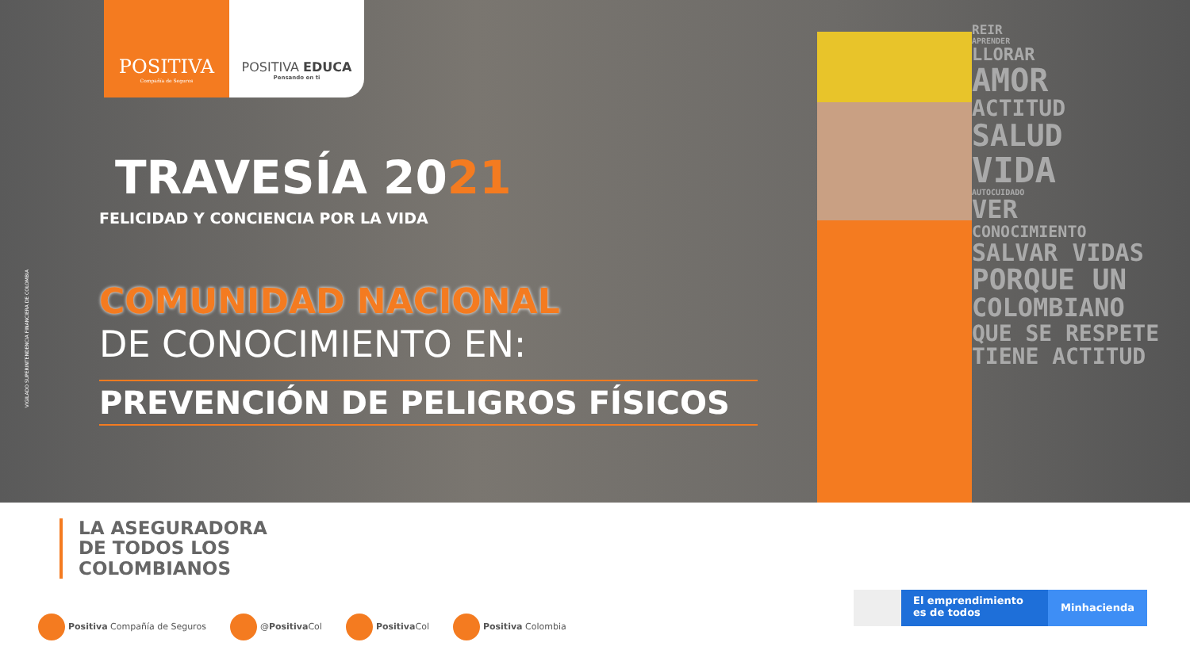POSITIVA
Compañía de Seguros
POSITIVA EDUCA
Pensando en ti
VIGILADO SUPERINTENDENCIA FINANCIERA DE COLOMBIA
TRAVESÍA 2021
FELICIDAD Y CONCIENCIA POR LA VIDA
COMUNIDAD NACIONAL
DE CONOCIMIENTO EN:
PREVENCIÓN DE PELIGROS FÍSICOS
REIR
APRENDER
LLORAR
AMOR
ACTITUD
SALUD
VIDA
AUTOCUIDADO
VER
CONOCIMIENTO
SALVAR VIDAS
PORQUE UN
COLOMBIANO
QUE SE RESPETE
TIENE ACTITUD
LA ASEGURADORA
DE TODOS LOS
COLOMBIANOS
Positiva Compañía de Seguros @Positiva Col Positiva Col Positiva Colombia
El emprendimiento es de todos
Minhacienda